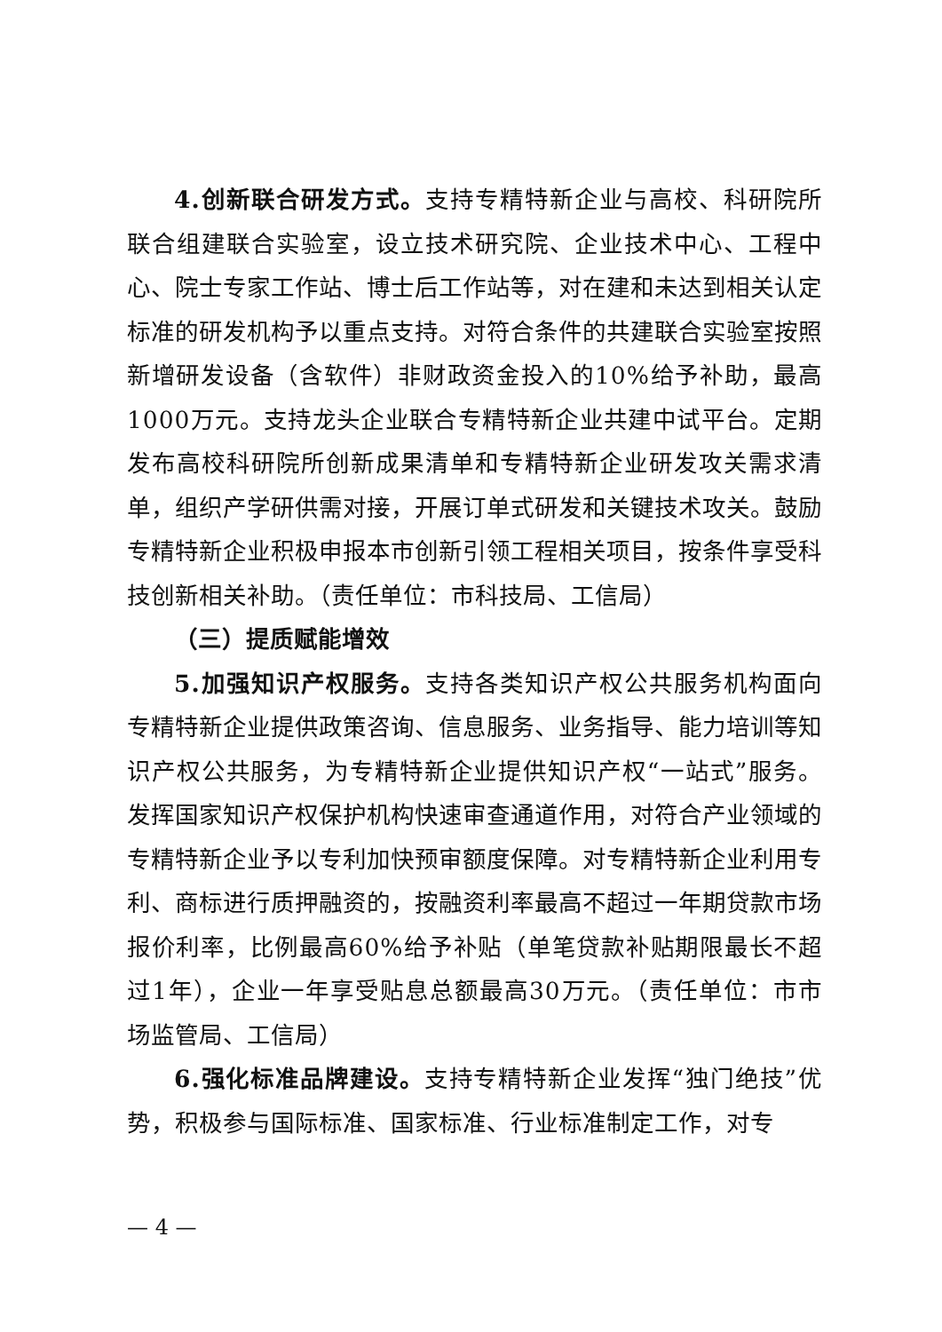4.创新联合研发方式。支持专精特新企业与高校、科研院所联合组建联合实验室，设立技术研究院、企业技术中心、工程中心、院士专家工作站、博士后工作站等，对在建和未达到相关认定标准的研发机构予以重点支持。对符合条件的共建联合实验室按照新增研发设备（含软件）非财政资金投入的10%给予补助，最高1000万元。支持龙头企业联合专精特新企业共建中试平台。定期发布高校科研院所创新成果清单和专精特新企业研发攻关需求清单，组织产学研供需对接，开展订单式研发和关键技术攻关。鼓励专精特新企业积极申报本市创新引领工程相关项目，按条件享受科技创新相关补助。（责任单位：市科技局、工信局）
（三）提质赋能增效
5.加强知识产权服务。支持各类知识产权公共服务机构面向专精特新企业提供政策咨询、信息服务、业务指导、能力培训等知识产权公共服务，为专精特新企业提供知识产权“一站式”服务。发挥国家知识产权保护机构快速审查通道作用，对符合产业领域的专精特新企业予以专利加快预审额度保障。对专精特新企业利用专利、商标进行质押融资的，按融资利率最高不超过一年期贷款市场报价利率，比例最高60%给予补贴（单笔贷款补贴期限最长不超过1年），企业一年享受贴息总额最高30万元。（责任单位：市市场监管局、工信局）
6.强化标准品牌建设。支持专精特新企业发挥“独门绝技”优势，积极参与国际标准、国家标准、行业标准制定工作，对专
— 4 —